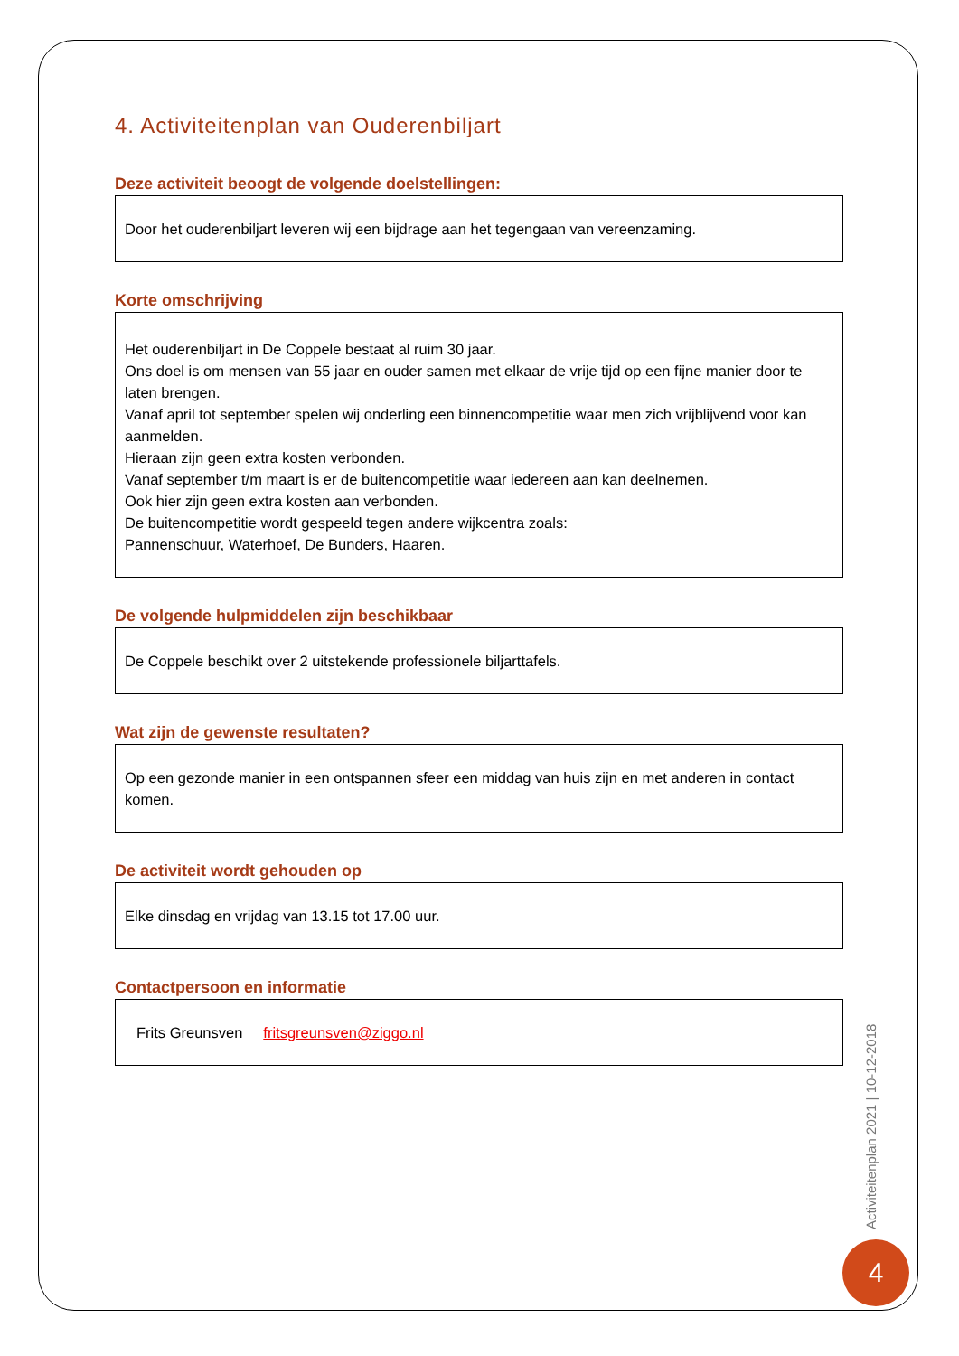4. Activiteitenplan van Ouderenbiljart
Deze activiteit beoogt de volgende doelstellingen:
Door het ouderenbiljart leveren wij een bijdrage aan het tegengaan van vereenzaming.
Korte omschrijving
Het ouderenbiljart in De Coppele bestaat al ruim 30 jaar.
Ons doel is om mensen van 55 jaar en ouder samen met elkaar de vrije tijd op een fijne manier door te laten brengen.
Vanaf april tot september spelen wij onderling een binnencompetitie waar men zich vrijblijvend voor kan aanmelden.
Hieraan zijn geen extra kosten verbonden.
Vanaf september t/m maart is er de buitencompetitie waar iedereen aan kan deelnemen.
Ook hier zijn geen extra kosten aan verbonden.
De buitencompetitie wordt gespeeld tegen andere wijkcentra zoals:
Pannenschuur, Waterhoef, De Bunders, Haaren.
De volgende hulpmiddelen zijn beschikbaar
De Coppele beschikt over 2 uitstekende professionele biljarttafels.
Wat zijn de gewenste resultaten?
Op een gezonde manier in een ontspannen sfeer een middag van huis zijn en met anderen in contact komen.
De activiteit wordt gehouden op
Elke dinsdag en vrijdag van 13.15 tot 17.00 uur.
Contactpersoon en informatie
Frits Greunsven fritsgreunsven@ziggo.nl
Activiteitenplan 2021 | 10-12-2018
4